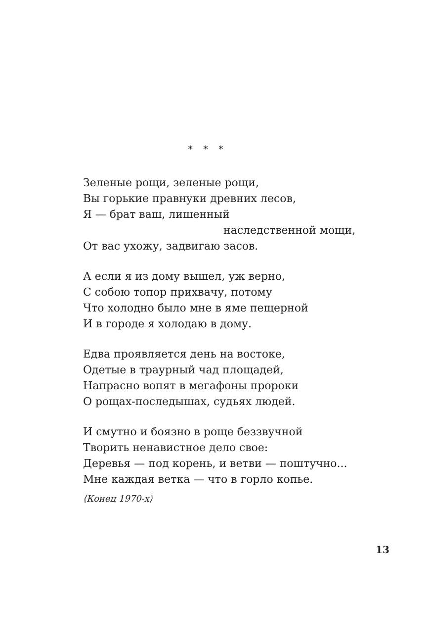* * *
Зеленые рощи, зеленые рощи,
Вы горькие правнуки древних лесов,
Я — брат ваш, лишенный
наследственной мощи,
От вас ухожу, задвигаю засов.
А если я из дому вышел, уж верно,
С собою топор прихвачу, потому
Что холодно было мне в яме пещерной
И в городе я холодаю в дому.
Едва проявляется день на востоке,
Одетые в траурный чад площадей,
Напрасно вопят в мегафоны пророки
О рощах-последышах, судьях людей.
И смутно и боязно в роще беззвучной
Творить ненавистное дело свое:
Деревья — под корень, и ветви — поштучно...
Мне каждая ветка — что в горло копье.
⟨Конец 1970-х⟩
13